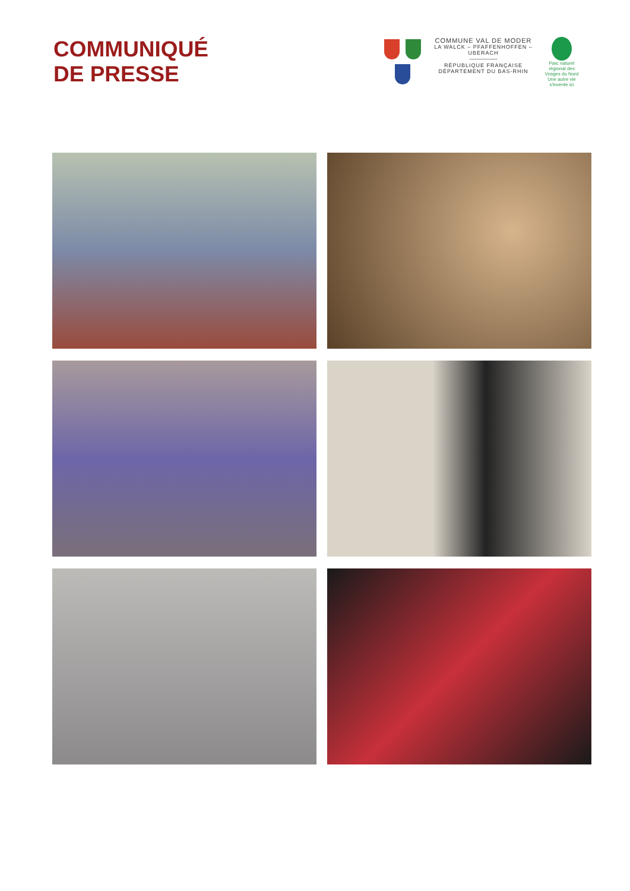COMMUNIQUÉ
DE PRESSE
COMMUNE VAL DE MODER
LA WALCK – PFAFFENHOFFEN – UBERACH
RÉPUBLIQUE FRANÇAISE
DÉPARTEMENT DU BAS-RHIN
Parc naturel régional des Vosges du Nord
Une autre vie s'invente ici